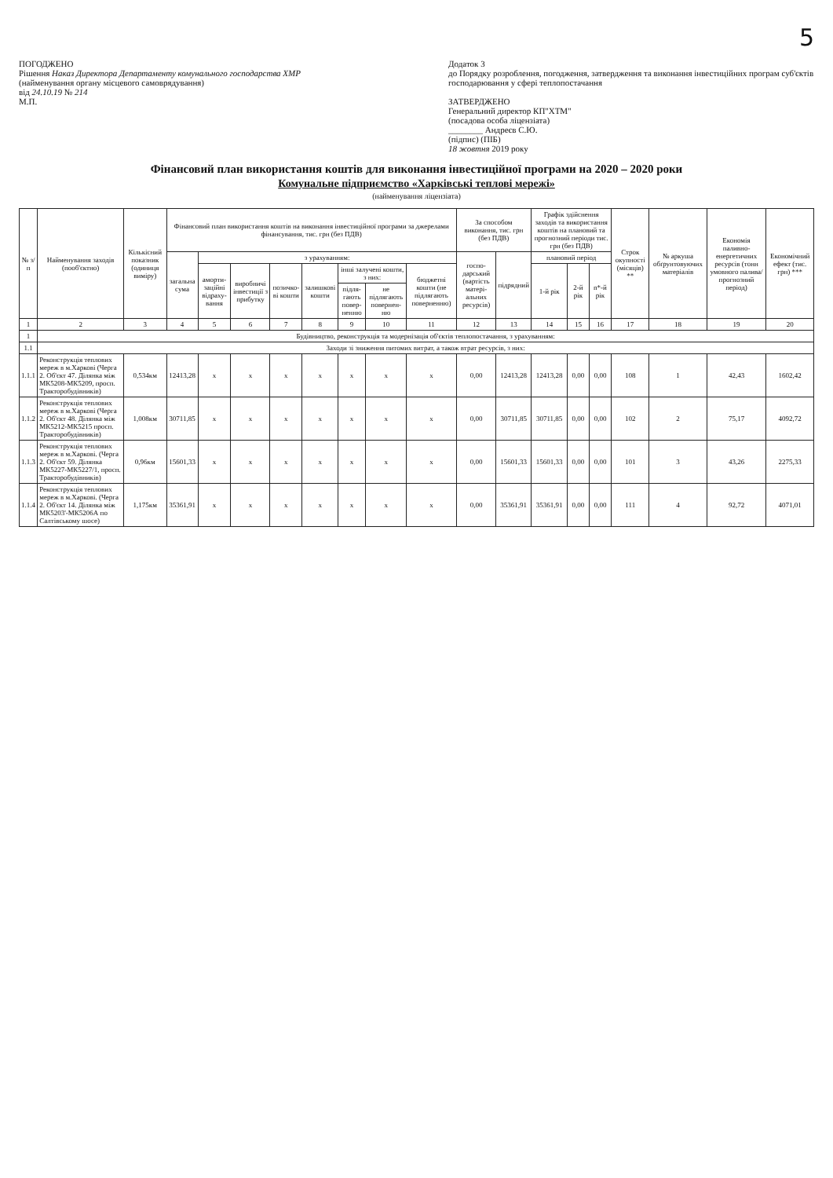5
ПОГОДЖЕНО
Рішення Наказ Директора Департаменту комунального господарства ХМР
(найменування органу місцевого самоврядування)
від 24.10.19 № 214
М.П.
Додаток 3
до Порядку розроблення, погодження, затвердження та виконання інвестиційних програм суб'єктів господарювання у сфері теплопостачання
ЗАТВЕРДЖЕНО
Генеральний директор КП"ХТМ"
(посадова особа ліцензіата)
________ Андреєв С.Ю.
(підпис) (ПІБ)
18 жовтня 2019 року
Фінансовий план використання коштів для виконання інвестиційної програми на 2020 – 2020 роки
Комунальне підприємство «Харківські теплові мережі»
(найменування ліцензіата)
| № з/п | Найменування заходів (пооб'єктно) | Кількісний показник (одиниця виміру) | Фінансовий план використання коштів на виконання інвестиційної програми за джерелами фінансування, тис. грн (без ПДВ) | | | | | | | | За способом виконання, тис. грн (без ПДВ) | | Графік здійснення заходів та використання коштів на плановий та прогнозний періоди тис. грн (без ПДВ) | | | Строк окупності (місяців) ** | № аркуша обґрунтовуючих матеріалів | Економія паливно-енергетичних ресурсів (тонн умовного палива/прогнозний період) | Економічний ефект (тис. грн) *** |
| --- | --- | --- | --- | --- | --- | --- | --- | --- | --- | --- | --- | --- | --- | --- | --- | --- | --- | --- | --- |
| | | | загальна сума | з урахуванням: | | | | | | | госпо-дарський (вартість матері-альних ресурсів) | підрядний | плановий період | | | | | | |
| | | | | аморти-заційні відраху-вання | виробничі інвестиції з прибутку | позичко-ві кошти | залишкові кошти | інші залучені кошти, з них: | | бюджетні кошти (не підлягають поверненню) | | | 1-й рік | 2-й рік | n*-й рік | | | | |
| | | | | | | | | підля-гають повер-ненню | не підлягають повернен-ню | | | | | | | | | | |
| 1 | 2 | 3 | 4 | 5 | 6 | 7 | 8 | 9 | 10 | 11 | 12 | 13 | 14 | 15 | 16 | 17 | 18 | 19 | 20 |
| 1 | Будівництво, реконструкція та модернізація об'єктів теплопостачання, з урахуванням: | | | | | | | | | | | | | | | | | | |
| 1.1 | Заходи зі зниження питомих витрат, а також втрат ресурсів, з них: | | | | | | | | | | | | | | | | | | |
| 1.1.1 | Реконструкція теплових мереж в м.Харкові (Черга 2. Об'єкт 47. Ділянка між МК5208-МК5209, просп. Тракторобудівників) | 0,534км | 12413,28 | х | х | х | х | х | х | х | 0,00 | 12413,28 | 12413,28 | 0,00 | 0,00 | 108 | 1 | 42,43 | 1602,42 |
| 1.1.2 | Реконструкція теплових мереж в м.Харкові (Черга 2. Об'єкт 48. Ділянка між МК5212-МК5215 просп. Тракторобудівників) | 1,008км | 30711,85 | х | х | х | х | х | х | х | 0,00 | 30711,85 | 30711,85 | 0,00 | 0,00 | 102 | 2 | 75,17 | 4092,72 |
| 1.1.3 | Реконструкція теплових мереж в м.Харкові. (Черга 2. Об'єкт 59. Ділянка МК5227-МК5227/1, просп. Тракторобудівників) | 0,96км | 15601,33 | х | х | х | х | х | х | х | 0,00 | 15601,33 | 15601,33 | 0,00 | 0,00 | 101 | 3 | 43,26 | 2275,33 |
| 1.1.4 | Реконструкція теплових мереж в м.Харкові. (Черга 2. Об'єкт 14. Ділянка між МК5203'-МК5206А по Салтівському шосе) | 1,175км | 35361,91 | х | х | х | х | х | х | х | 0,00 | 35361,91 | 35361,91 | 0,00 | 0,00 | 111 | 4 | 92,72 | 4071,01 |